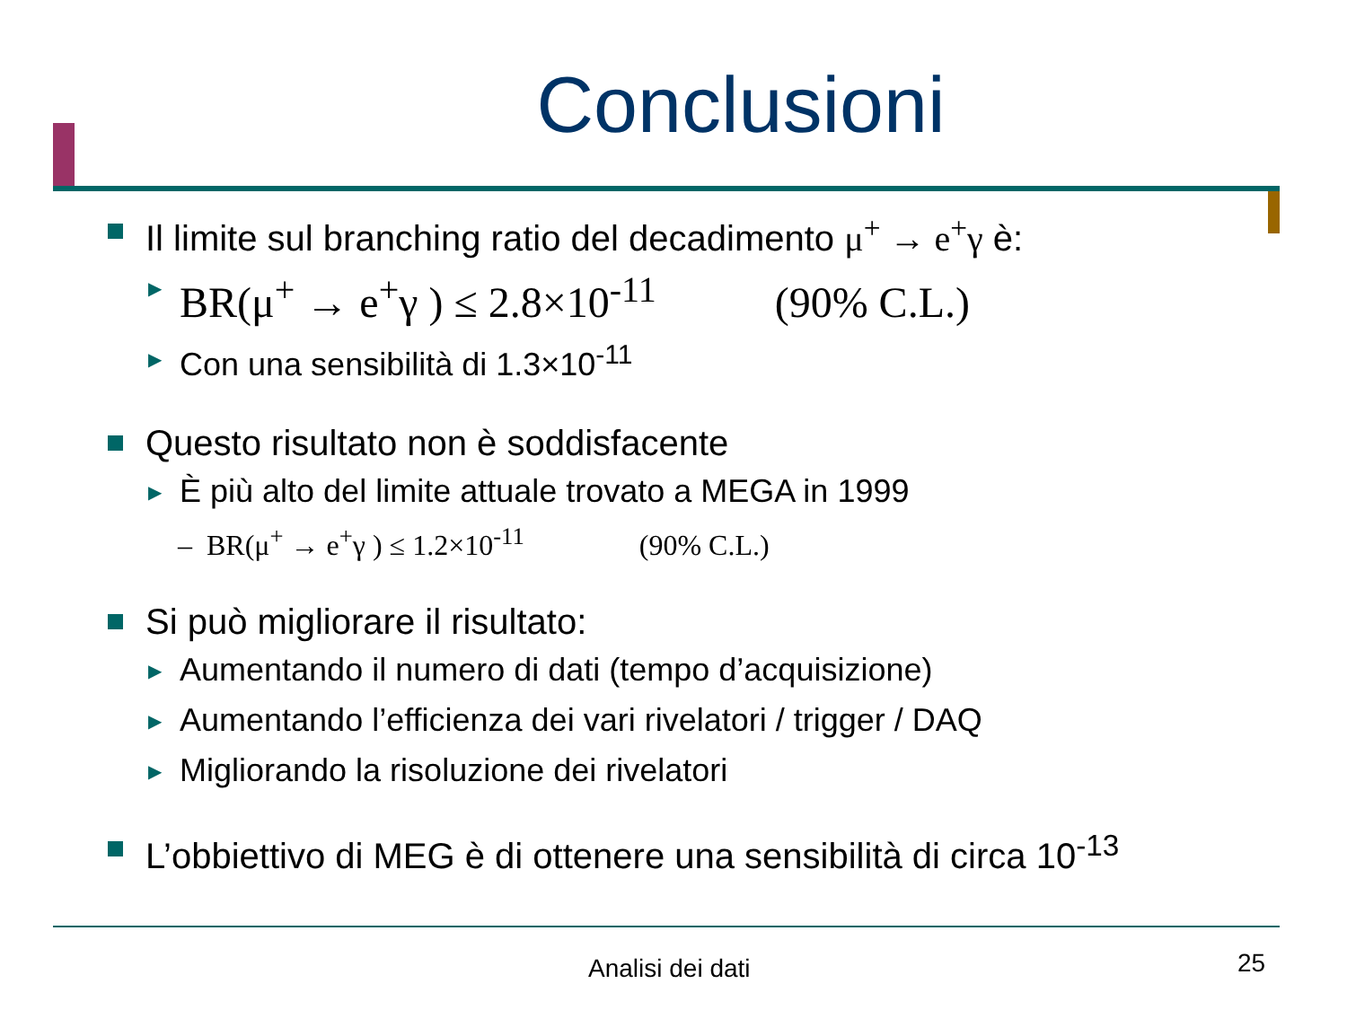Conclusioni
Il limite sul branching ratio del decadimento μ<sup>+</sup> → e<sup>+</sup>γ è:
▶ BR(μ<sup>+</sup> → e<sup>+</sup>γ ) ≤ 2.8×10<sup>-11</sup> (90% C.L.)
▶ Con una sensibilità di 1.3×10<sup>-11</sup>
Questo risultato non è soddisfacente
▶ È più alto del limite attuale trovato a MEGA in 1999
– BR(μ<sup>+</sup> → e<sup>+</sup>γ ) ≤ 1.2×10<sup>-11</sup> (90% C.L.)
Si può migliorare il risultato:
▶ Aumentando il numero di dati (tempo d’acquisizione)
▶ Aumentando l’efficienza dei vari rivelatori / trigger / DAQ
▶ Migliorando la risoluzione dei rivelatori
L’obbiettivo di MEG è di ottenere una sensibilità di circa 10<sup>-13</sup>
Analisi dei dati 25